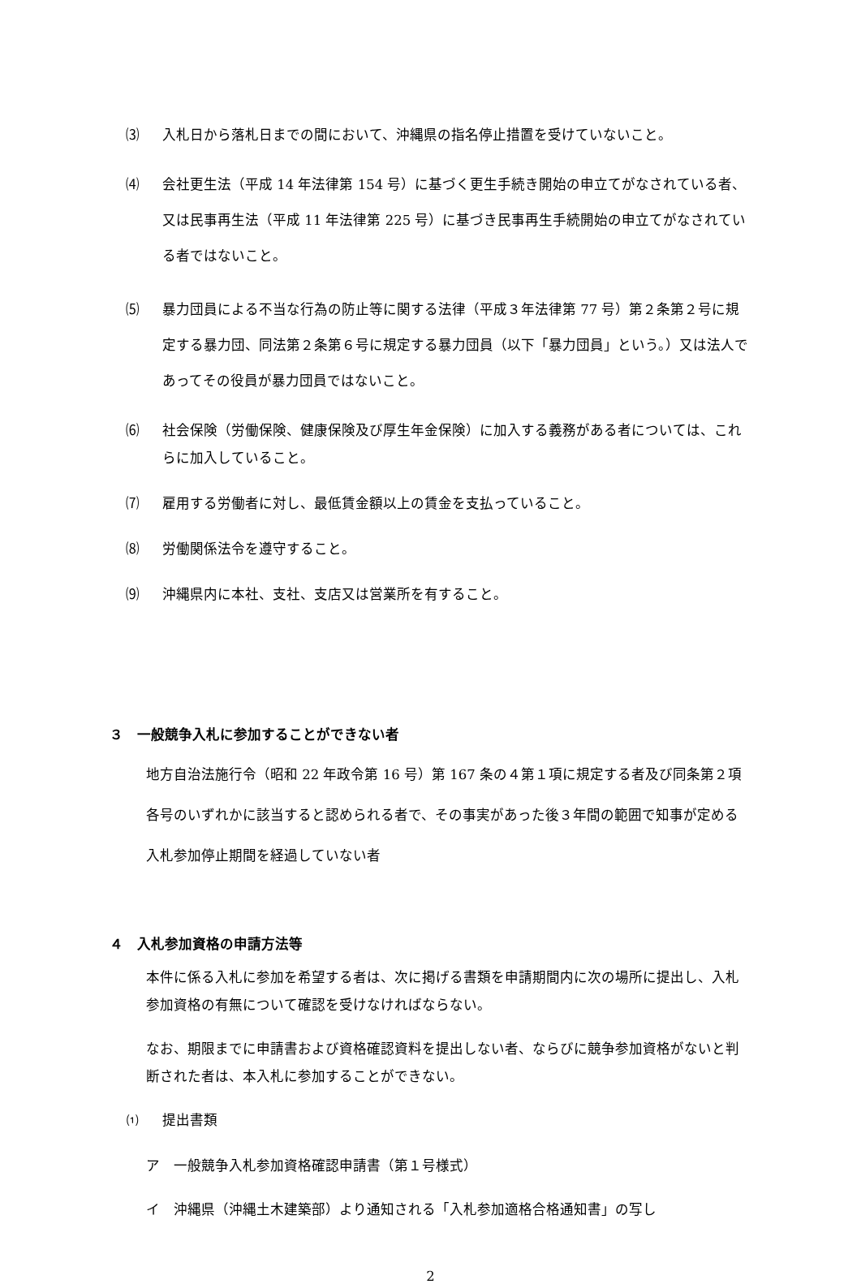⑶ 入札日から落札日までの間において、沖縄県の指名停止措置を受けていないこと。
⑷ 会社更生法（平成 14 年法律第 154 号）に基づく更生手続き開始の申立てがなされている者、又は民事再生法（平成 11 年法律第 225 号）に基づき民事再生手続開始の申立てがなされている者ではないこと。
⑸ 暴力団員による不当な行為の防止等に関する法律（平成３年法律第 77 号）第２条第２号に規定する暴力団、同法第２条第６号に規定する暴力団員（以下「暴力団員」という。）又は法人であってその役員が暴力団員ではないこと。
⑹ 社会保険（労働保険、健康保険及び厚生年金保険）に加入する義務がある者については、これらに加入していること。
⑺ 雇用する労働者に対し、最低賃金額以上の賃金を支払っていること。
⑻ 労働関係法令を遵守すること。
⑼ 沖縄県内に本社、支社、支店又は営業所を有すること。
３　一般競争入札に参加することができない者
地方自治法施行令（昭和 22 年政令第 16 号）第 167 条の４第１項に規定する者及び同条第２項各号のいずれかに該当すると認められる者で、その事実があった後３年間の範囲で知事が定める入札参加停止期間を経過していない者
４　入札参加資格の申請方法等
本件に係る入札に参加を希望する者は、次に掲げる書類を申請期間内に次の場所に提出し、入札参加資格の有無について確認を受けなければならない。
なお、期限までに申請書および資格確認資料を提出しない者、ならびに競争参加資格がないと判断された者は、本入札に参加することができない。
⑴ 提出書類
ア　一般競争入札参加資格確認申請書（第１号様式）
イ　沖縄県（沖縄土木建築部）より通知される「入札参加適格合格通知書」の写し
2